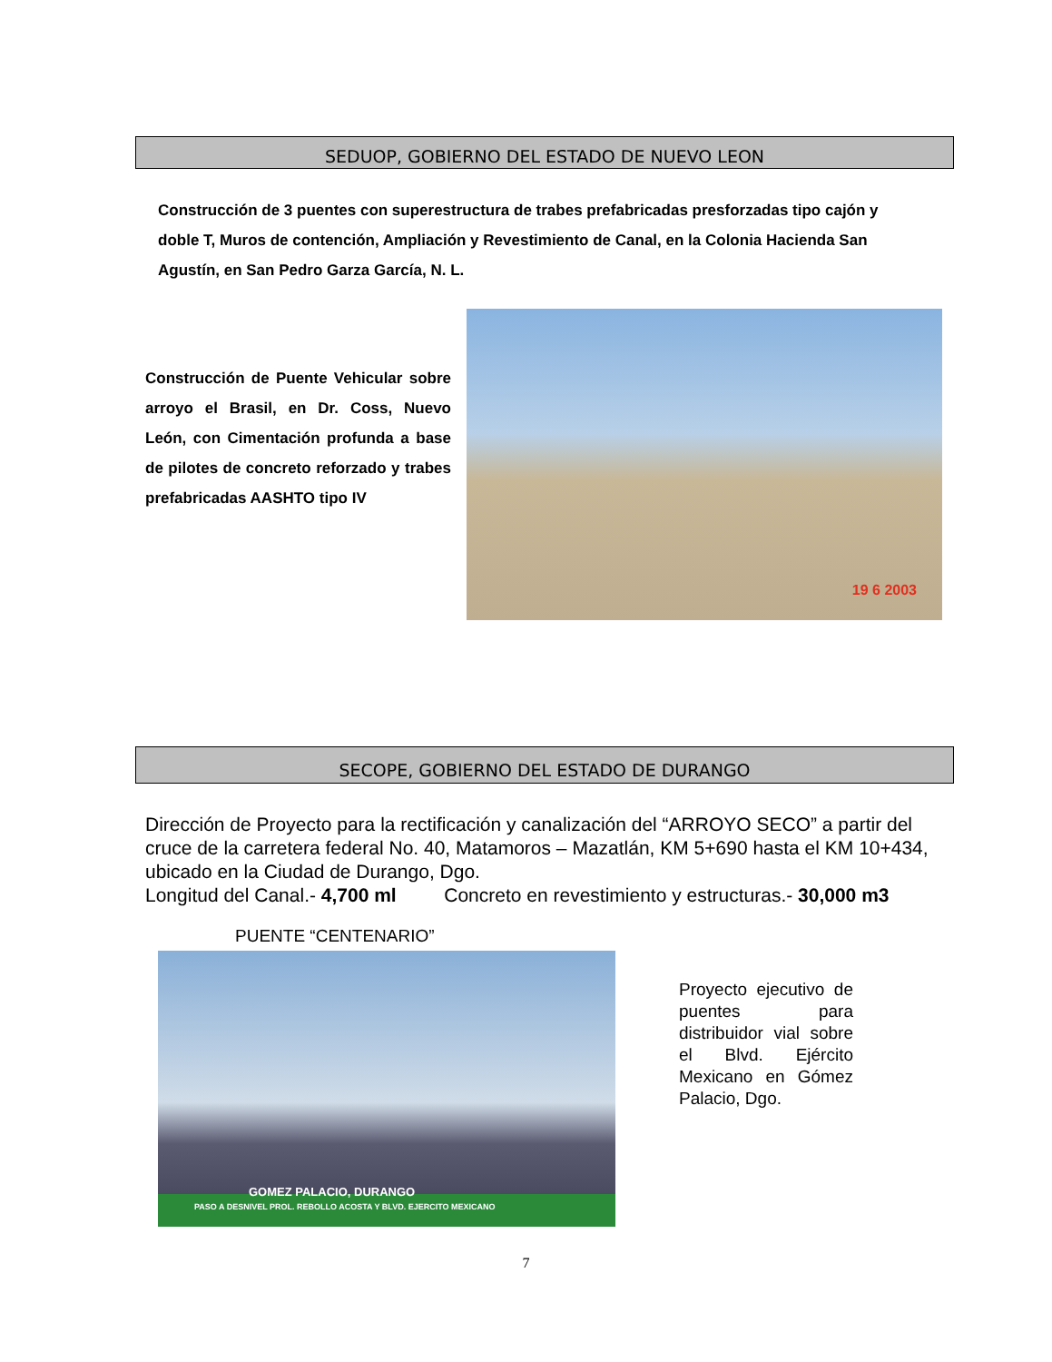SEDUOP, GOBIERNO DEL ESTADO DE NUEVO LEON
Construcción de 3 puentes con superestructura de trabes prefabricadas presforzadas tipo cajón y doble T, Muros de contención, Ampliación y Revestimiento de Canal, en la Colonia Hacienda San Agustín, en San Pedro Garza García, N. L.
Construcción de Puente Vehicular sobre arroyo el Brasil, en Dr. Coss, Nuevo León, con Cimentación profunda a base de pilotes de concreto reforzado y trabes prefabricadas AASHTO tipo IV
19 6 2003
SECOPE, GOBIERNO DEL ESTADO DE DURANGO
Dirección de Proyecto para la rectificación y canalización del “ARROYO SECO” a partir del cruce de la carretera federal No. 40, Matamoros – Mazatlán, KM 5+690 hasta el KM 10+434, ubicado en la Ciudad de Durango, Dgo.
Longitud del Canal.- 4,700 ml Concreto en revestimiento y estructuras.- 30,000 m3
PUENTE “CENTENARIO”
GOMEZ PALACIO, DURANGO
PASO A DESNIVEL PROL. REBOLLO ACOSTA Y BLVD. EJERCITO MEXICANO
Proyecto ejecutivo de puentes para distribuidor vial sobre el Blvd. Ejército Mexicano en Gómez Palacio, Dgo.
7